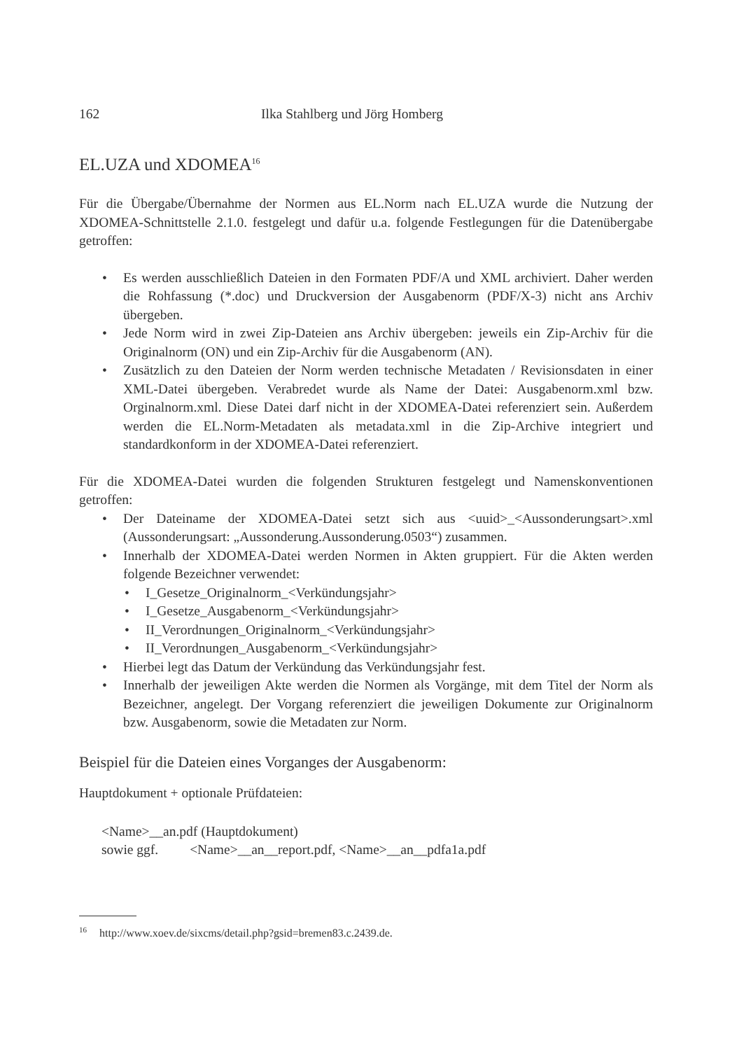162 Ilka Stahlberg und Jörg Homberg
EL.UZA und XDOMEA<sup>16</sup>
Für die Übergabe/Übernahme der Normen aus EL.Norm nach EL.UZA wurde die Nutzung der XDOMEA-Schnittstelle 2.1.0. festgelegt und dafür u.a. folgende Festlegungen für die Datenübergabe getroffen:
Es werden ausschließlich Dateien in den Formaten PDF/A und XML archiviert. Daher werden die Rohfassung (*.doc) und Druckversion der Ausgabenorm (PDF/X-3) nicht ans Archiv übergeben.
Jede Norm wird in zwei Zip-Dateien ans Archiv übergeben: jeweils ein Zip-Archiv für die Originalnorm (ON) und ein Zip-Archiv für die Ausgabenorm (AN).
Zusätzlich zu den Dateien der Norm werden technische Metadaten / Revisionsdaten in einer XML-Datei übergeben. Verabredet wurde als Name der Datei: Ausgabenorm.xml bzw. Orginalnorm.xml. Diese Datei darf nicht in der XDOMEA-Datei referenziert sein. Außerdem werden die EL.Norm-Metadaten als metadata.xml in die Zip-Archive integriert und standardkonform in der XDOMEA-Datei referenziert.
Für die XDOMEA-Datei wurden die folgenden Strukturen festgelegt und Namenskonventionen getroffen:
Der Dateiname der XDOMEA-Datei setzt sich aus <uuid>_<Aussonderungsart>.xml (Aussonderungsart: „Aussonderung.Aussonderung.0503“) zusammen.
Innerhalb der XDOMEA-Datei werden Normen in Akten gruppiert. Für die Akten werden folgende Bezeichner verwendet:
I_Gesetze_Originalnorm_<Verkündungsjahr>
I_Gesetze_Ausgabenorm_<Verkündungsjahr>
II_Verordnungen_Originalnorm_<Verkündungsjahr>
II_Verordnungen_Ausgabenorm_<Verkündungsjahr>
Hierbei legt das Datum der Verkündung das Verkündungsjahr fest.
Innerhalb der jeweiligen Akte werden die Normen als Vorgänge, mit dem Titel der Norm als Bezeichner, angelegt. Der Vorgang referenziert die jeweiligen Dokumente zur Originalnorm bzw. Ausgabenorm, sowie die Metadaten zur Norm.
Beispiel für die Dateien eines Vorganges der Ausgabenorm:
Hauptdokument + optionale Prüfdateien:
<Name>__an.pdf (Hauptdokument)
sowie ggf. <Name>__an__report.pdf, <Name>__an__pdfa1a.pdf
<sup>16</sup> http://www.xoev.de/sixcms/detail.php?gsid=bremen83.c.2439.de.